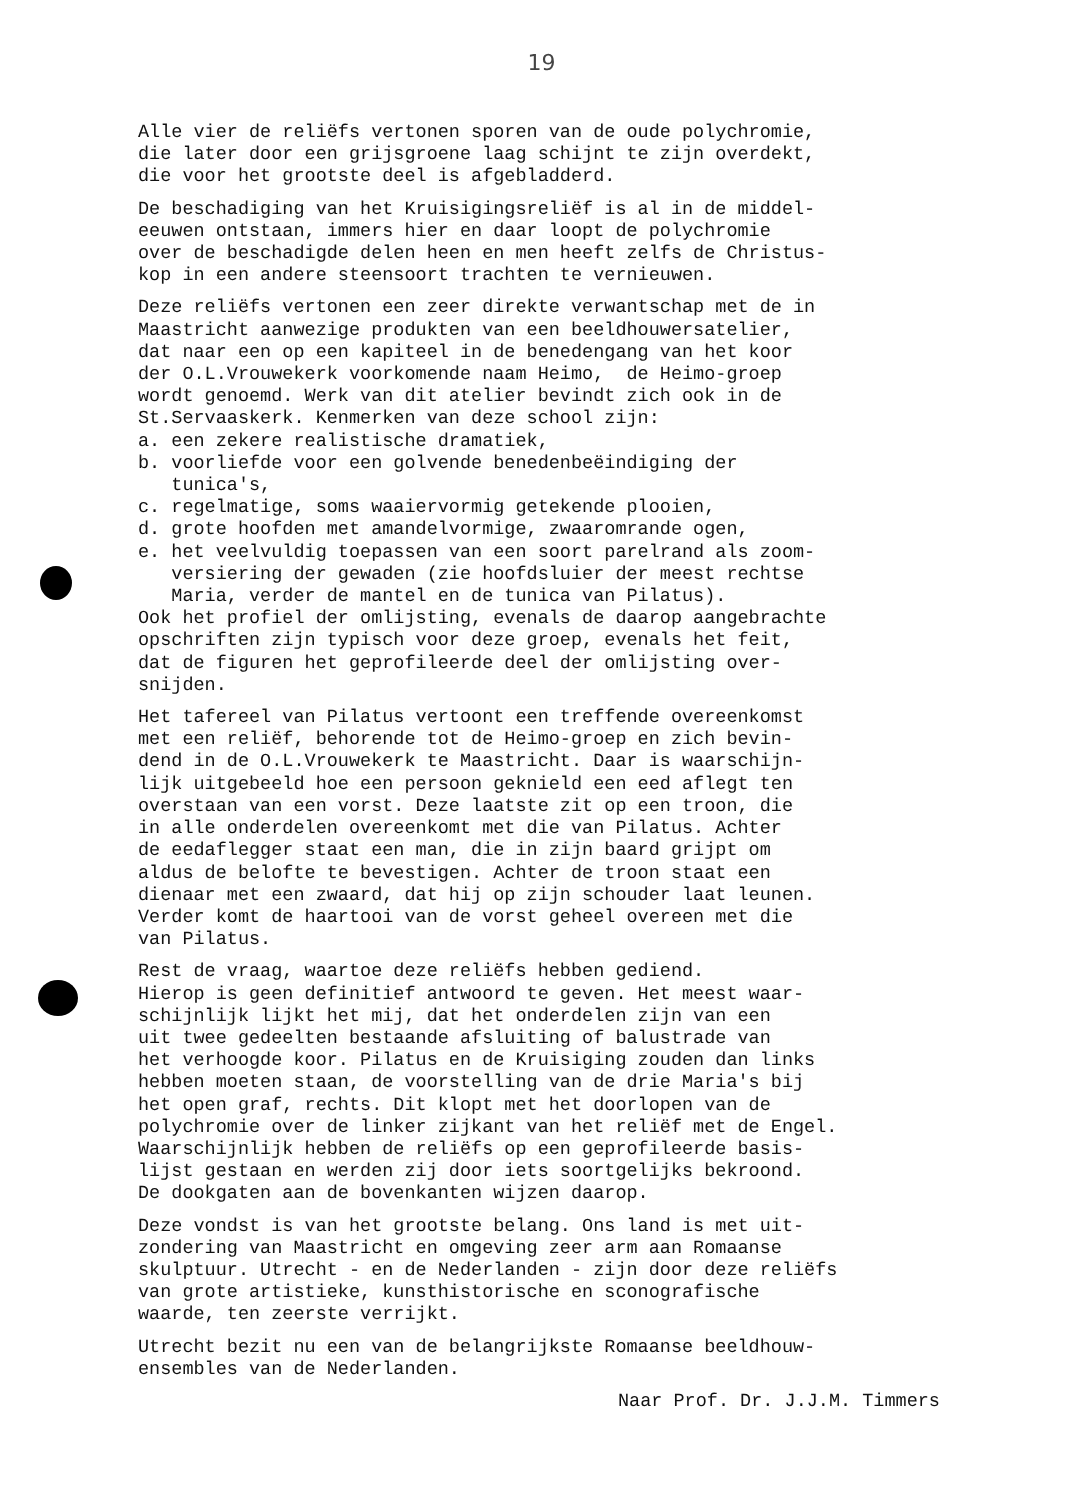19
Alle vier de reliëfs vertonen sporen van de oude polychromie, die later door een grijsgroene laag schijnt te zijn overdekt, die voor het grootste deel is afgebladderd.
De beschadiging van het Kruisigingsreliëf is al in de middel- eeuwen ontstaan, immers hier en daar loopt de polychromie over de beschadigde delen heen en men heeft zelfs de Christus- kop in een andere steensoort trachten te vernieuwen.
Deze reliëfs vertonen een zeer direkte verwantschap met de in Maastricht aanwezige produkten van een beeldhouwersatelier, dat naar een op een kapiteel in de benedengang van het koor der O.L.Vrouwekerk voorkomende naam Heimo, de Heimo-groep wordt genoemd. Werk van dit atelier bevindt zich ook in de St.Servaaskerk. Kenmerken van deze school zijn: a. een zekere realistische dramatiek, b. voorliefde voor een golvende benedenbeëindiging der tunica's, c. regelmatige, soms waaiervormig getekende plooien, d. grote hoofden met amandelvormige, zwaaromrande ogen, e. het veelvuldig toepassen van een soort parelrand als zoom- versiering der gewaden (zie hoofdsluier der meest rechtse Maria, verder de mantel en de tunica van Pilatus). Ook het profiel der omlijsting, evenals de daarop aangebrachte opschriften zijn typisch voor deze groep, evenals het feit, dat de figuren het geprofileerde deel der omlijsting over- snijden.
Het tafereel van Pilatus vertoont een treffende overeenkomst met een reliëf, behorende tot de Heimo-groep en zich bevin- dend in de O.L.Vrouwekerk te Maastricht. Daar is waarschijn- lijk uitgebeeld hoe een persoon geknield een eed aflegt ten overstaan van een vorst. Deze laatste zit op een troon, die in alle onderdelen overeenkomt met die van Pilatus. Achter de eedaflegger staat een man, die in zijn baard grijpt om aldus de belofte te bevestigen. Achter de troon staat een dienaar met een zwaard, dat hij op zijn schouder laat leunen. Verder komt de haartooi van de vorst geheel overeen met die van Pilatus.
Rest de vraag, waartoe deze reliëfs hebben gediend. Hierop is geen definitief antwoord te geven. Het meest waar- schijnlijk lijkt het mij, dat het onderdelen zijn van een uit twee gedeelten bestaande afsluiting of balustrade van het verhoogde koor. Pilatus en de Kruisiging zouden dan links hebben moeten staan, de voorstelling van de drie Maria's bij het open graf, rechts. Dit klopt met het doorlopen van de polychromie over de linker zijkant van het reliëf met de Engel. Waarschijnlijk hebben de reliëfs op een geprofileerde basis- lijst gestaan en werden zij door iets soortgelijks bekroond. De dookgaten aan de bovenkanten wijzen daarop.
Deze vondst is van het grootste belang. Ons land is met uit- zondering van Maastricht en omgeving zeer arm aan Romaanse skulptuur. Utrecht - en de Nederlanden - zijn door deze reliëfs van grote artistieke, kunsthistorische en sconografische waarde, ten zeerste verrijkt.
Utrecht bezit nu een van de belangrijkste Romaanse beeldhouw- ensembles van de Nederlanden.
Naar Prof. Dr. J.J.M. Timmers